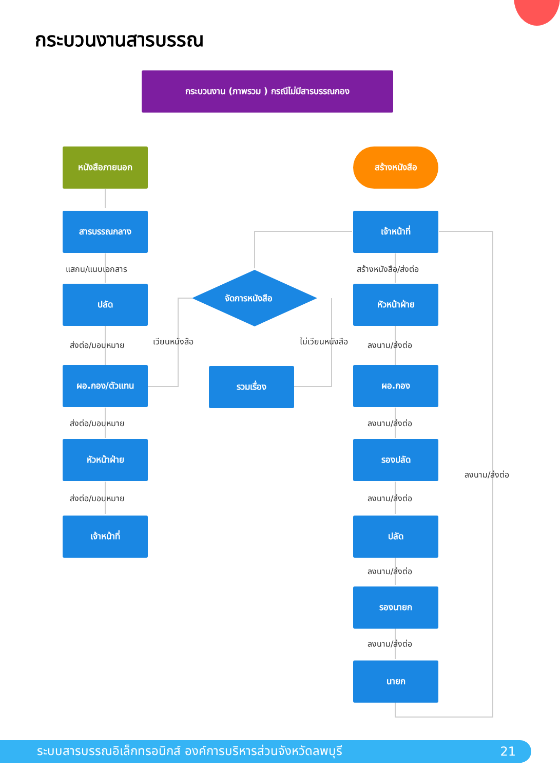กระบวนงานสารบรรณ
กระบวนงาน (ภาพรวม ) กรณีไม่มีสารบรรณกอง
หนังสือภายนอก
สารบรรณกลาง
แสกน/แนบเอกสาร
ปลัด
ส่งต่อ/มอบหมาย
ผอ.กอง/ตัวแทน
ส่งต่อ/มอบหมาย
หัวหน้าฝ่าย
ส่งต่อ/มอบหมาย
เจ้าหน้าที่
จัดการหนังสือ
เวียนหนังสือ ไม่เวียนหนังสือ
รวมเรื่อง
สร้างหนังสือ
เจ้าหน้าที่
สร้างหนังสือ/ส่งต่อ
หัวหน้าฝ่าย
ลงนาม/ส่งต่อ
ผอ.กอง
ลงนาม/ส่งต่อ
รองปลัด
ลงนาม/ส่งต่อ
ปลัด
ลงนาม/ส่งต่อ
รองนายก
ลงนาม/ส่งต่อ
นายก
ลงนาม/ส่งต่อ
ระบบสารบรรณอิเล็กทรอนิกส์ องค์การบริหารส่วนจังหวัดลพบุรี 21